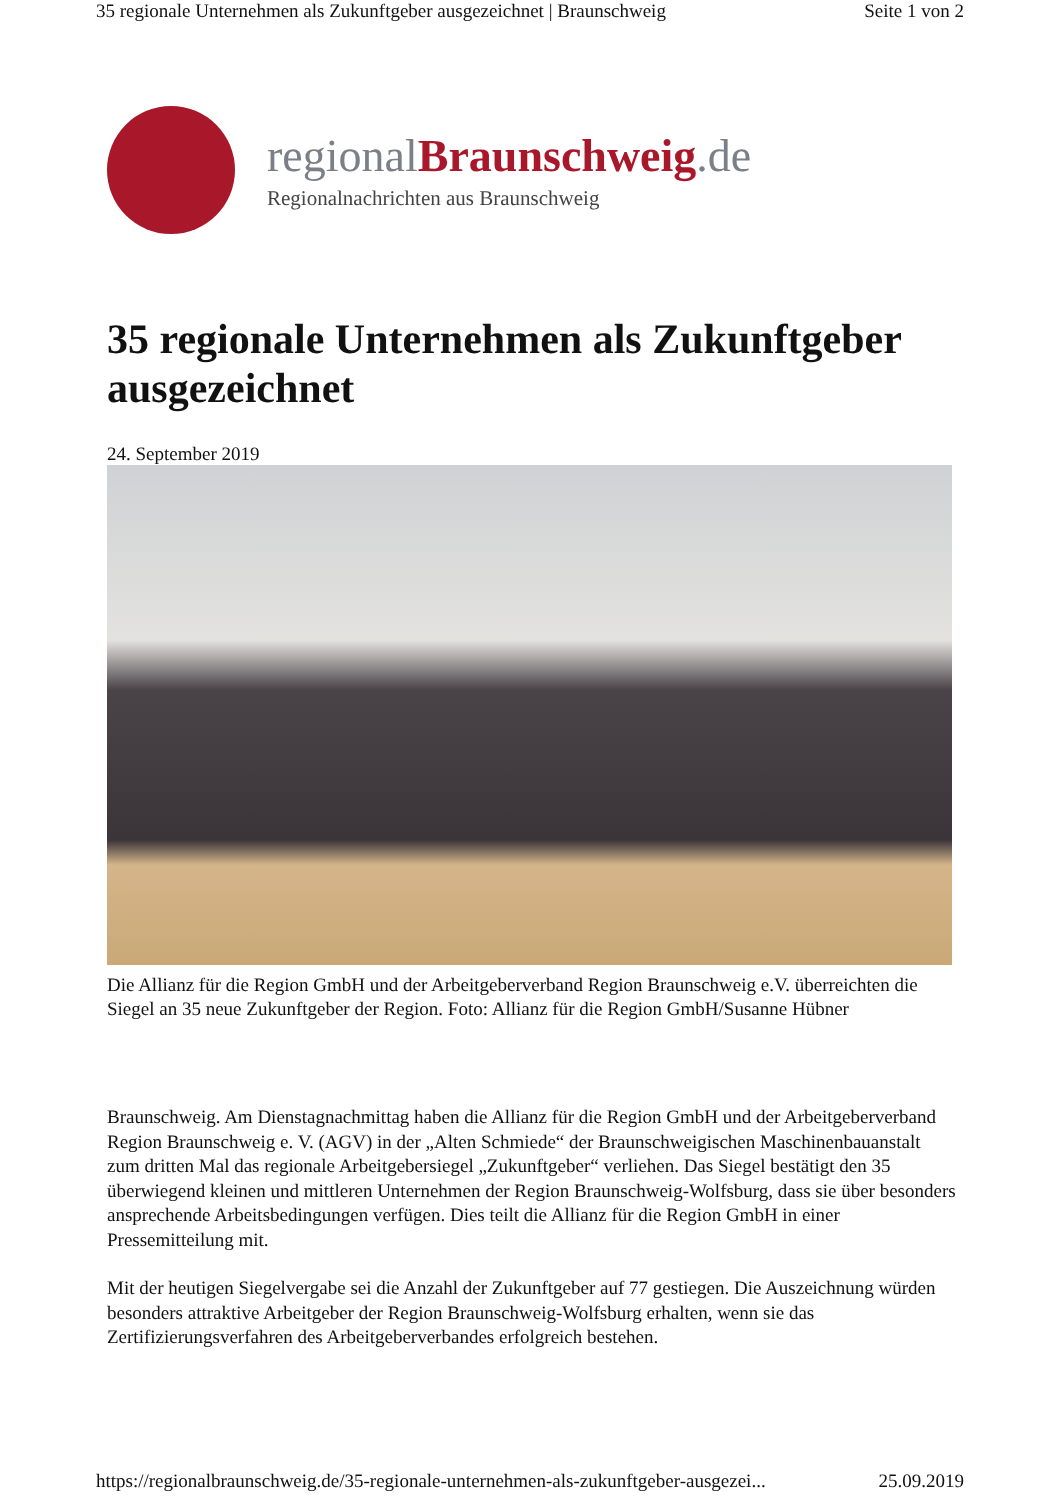35 regionale Unternehmen als Zukunftgeber ausgezeichnet | Braunschweig Seite 1 von 2
regionalBraunschweig.de
Regionalnachrichten aus Braunschweig
35 regionale Unternehmen als Zukunftgeber ausgezeichnet
24. September 2019
Die Allianz für die Region GmbH und der Arbeitgeberverband Region Braunschweig e.V. überreichten die Siegel an 35 neue Zukunftgeber der Region. Foto: Allianz für die Region GmbH/Susanne Hübner
Braunschweig. Am Dienstagnachmittag haben die Allianz für die Region GmbH und der Arbeitgeberverband Region Braunschweig e. V. (AGV) in der „Alten Schmiede“ der Braunschweigischen Maschinenbauanstalt zum dritten Mal das regionale Arbeitgebersiegel „Zukunftgeber“ verliehen. Das Siegel bestätigt den 35 überwiegend kleinen und mittleren Unternehmen der Region Braunschweig-Wolfsburg, dass sie über besonders ansprechende Arbeitsbedingungen verfügen. Dies teilt die Allianz für die Region GmbH in einer Pressemitteilung mit.
Mit der heutigen Siegelvergabe sei die Anzahl der Zukunftgeber auf 77 gestiegen. Die Auszeichnung würden besonders attraktive Arbeitgeber der Region Braunschweig-Wolfsburg erhalten, wenn sie das Zertifizierungsverfahren des Arbeitgeberverbandes erfolgreich bestehen.
https://regionalbraunschweig.de/35-regionale-unternehmen-als-zukunftgeber-ausgezei... 25.09.2019